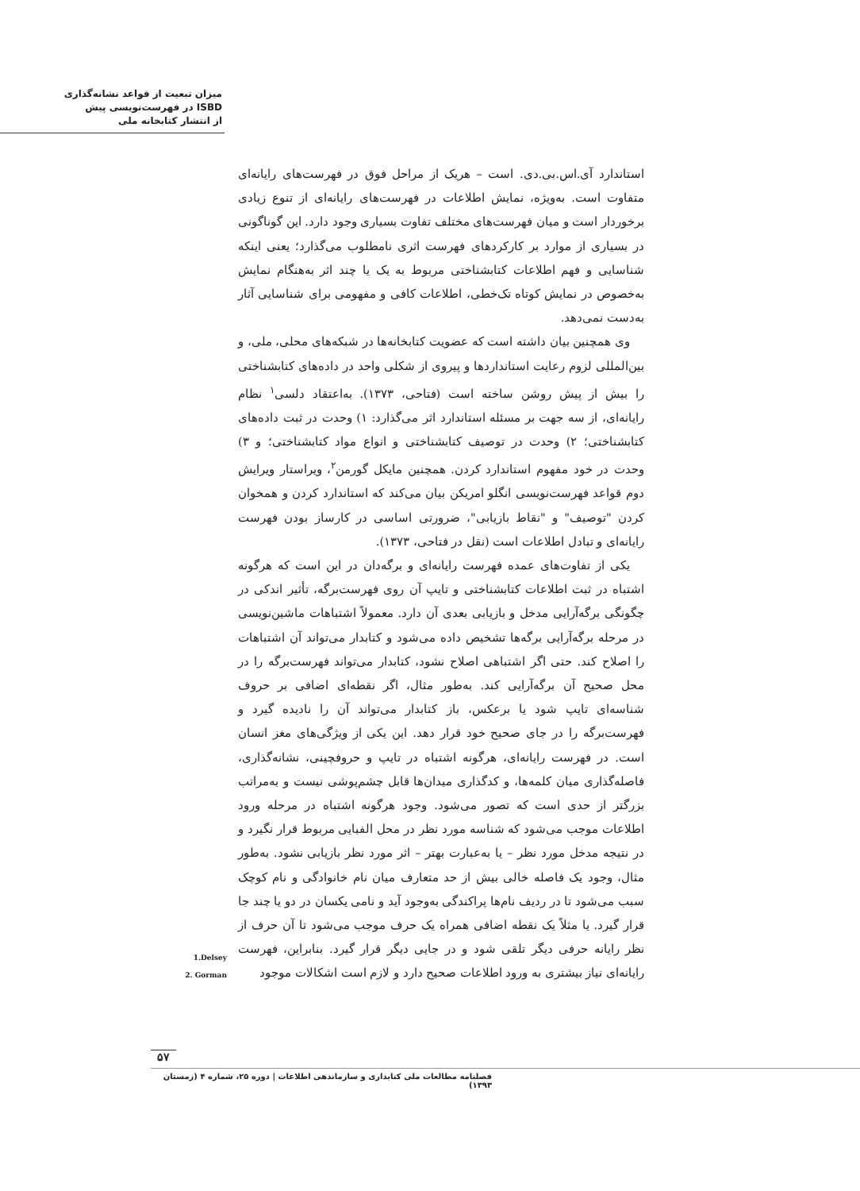میزان تبعیت از قواعد نشانه‌گذاری
ISBD در فهرست‌نویسی پیش
از انتشار کتابخانه ملی
استاندارد آی.اس.بی.دی. است – هریک از مراحل فوق در فهرست‌های رایانه‌ای متفاوت است. به‌ویژه، نمایش اطلاعات در فهرست‌های رایانه‌ای از تنوع زیادی برخوردار است و میان فهرست‌های مختلف تفاوت بسیاری وجود دارد. این گوناگونی در بسیاری از موارد بر کارکردهای فهرست اثری نامطلوب می‌گذارد؛ یعنی اینکه شناسایی و فهم اطلاعات کتابشناختی مربوط به یک یا چند اثر به‌هنگام نمایش به‌خصوص در نمایش کوتاه تک‌خطی، اطلاعات کافی و مفهومی برای شناسایی آثار به‌دست نمی‌دهد.
وی همچنین بیان داشته است که عضویت کتابخانه‌ها در شبکه‌های محلی، ملی، و بین‌المللی لزوم رعایت استانداردها و پیروی از شکلی واحد در داده‌های کتابشناختی را بیش از پیش روشن ساخته است (فتاحی، ۱۳۷۳). به‌اعتقاد دلسی<sup>۱</sup> نظام رایانه‌ای، از سه جهت بر مسئله استاندارد اثر می‌گذارد: ۱) وحدت در ثبت داده‌های کتابشناختی؛ ۲) وحدت در توصیف کتابشناختی و انواع مواد کتابشناختی؛ و ۳) وحدت در خود مفهوم استاندارد کردن. همچنین مایکل گورمن<sup>۲</sup>، ویراستار ویرایش دوم قواعد فهرست‌نویسی انگلو امریکن بیان می‌کند که استاندارد کردن و همخوان کردن "توصیف" و "نقاط بازیابی"، ضرورتی اساسی در کارساز بودن فهرست رایانه‌ای و تبادل اطلاعات است (نقل در فتاحی، ۱۳۷۳).
یکی از تفاوت‌های عمده فهرست رایانه‌ای و برگه‌دان در این است که هرگونه اشتباه در ثبت اطلاعات کتابشناختی و تایپ آن روی فهرست‌برگه، تأثیر اندکی در چگونگی برگه‌آرایی مدخل و بازیابی بعدی آن دارد. معمولاً اشتباهات ماشین‌نویسی در مرحله برگه‌آرایی برگه‌ها تشخیص داده می‌شود و کتابدار می‌تواند آن اشتباهات را اصلاح کند. حتی اگر اشتباهی اصلاح نشود، کتابدار می‌تواند فهرست‌برگه را در محل صحیح آن برگه‌آرایی کند. به‌طور مثال، اگر نقطه‌ای اضافی بر حروف شناسه‌ای تایپ شود یا برعکس، باز کتابدار می‌تواند آن را نادیده گیرد و فهرست‌برگه را در جای صحیح خود قرار دهد. این یکی از ویژگی‌های مغز انسان است. در فهرست رایانه‌ای، هرگونه اشتباه در تایپ و حروفچینی، نشانه‌گذاری، فاصله‌گذاری میان کلمه‌ها، و کدگذاری میدان‌ها قابل چشم‌پوشی نیست و به‌مراتب بزرگتر از حدی است که تصور می‌شود. وجود هرگونه اشتباه در مرحله ورود اطلاعات موجب می‌شود که شناسه مورد نظر در محل الفبایی مربوط قرار نگیرد و در نتیجه مدخل مورد نظر – یا به‌عبارت بهتر – اثر مورد نظر بازیابی نشود. به‌طور مثال، وجود یک فاصله خالی بیش از حد متعارف میان نام خانوادگی و نام کوچک سبب می‌شود تا در ردیف نام‌ها پراکندگی به‌وجود آید و نامی یکسان در دو یا چند جا قرار گیرد. یا مثلاً یک نقطه اضافی همراه یک حرف موجب می‌شود تا آن حرف از نظر رایانه حرفی دیگر تلقی شود و در جایی دیگر قرار گیرد. بنابراین، فهرست رایانه‌ای نیاز بیشتری به ورود اطلاعات صحیح دارد و لازم است اشکالات موجود
1.Delsey
2. Gorman
۵۷
فصلنامه مطالعات ملی کتابداری و سازماندهی اطلاعات | دوره ۲۵، شماره ۴ (زمستان ۱۳۹۳)